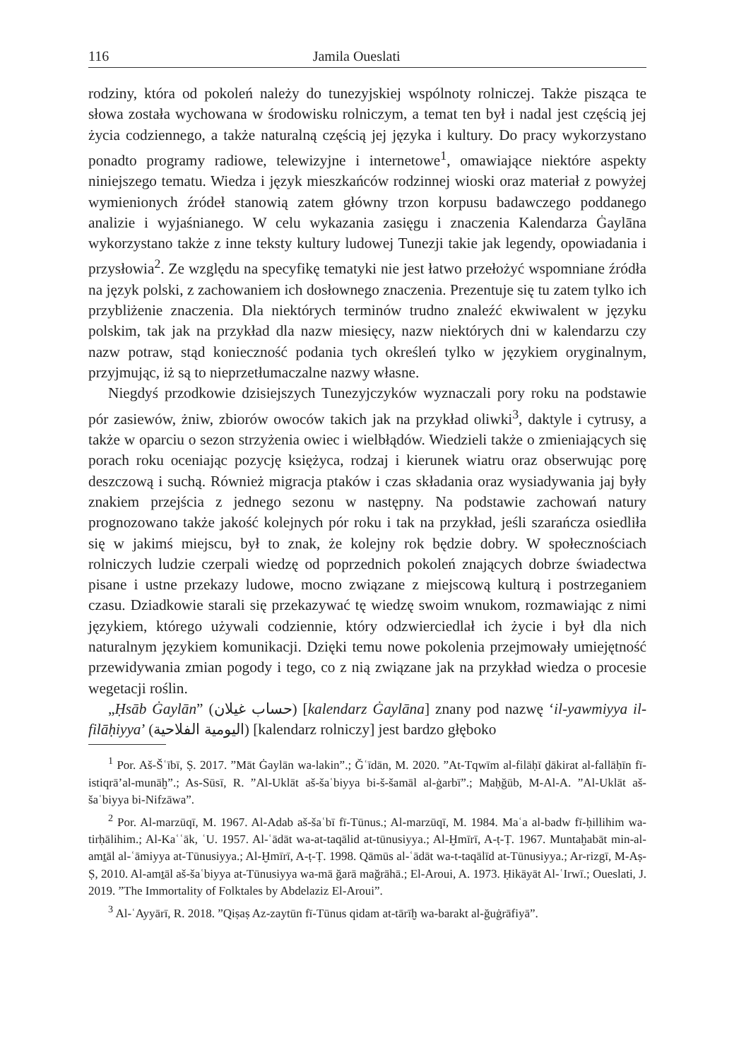116 Jamila Oueslati
rodziny, która od pokoleń należy do tunezyjskiej wspólnoty rolniczej. Także pisząca te słowa została wychowana w środowisku rolniczym, a temat ten był i nadal jest częścią jej życia codziennego, a także naturalną częścią jej języka i kultury. Do pracy wykorzystano ponadto programy radiowe, telewizyjne i internetowe<sup>1</sup>, omawiające niektóre aspekty niniejszego tematu. Wiedza i język mieszkańców rodzinnej wioski oraz materiał z powyżej wymienionych źródeł stanowią zatem główny trzon korpusu badawczego poddanego analizie i wyjaśnianego. W celu wykazania zasięgu i znaczenia Kalendarza Ġaylāna wykorzystano także z inne teksty kultury ludowej Tunezji takie jak legendy, opowiadania i przysłowia<sup>2</sup>. Ze względu na specyfikę tematyki nie jest łatwo przełożyć wspomniane źródła na język polski, z zachowaniem ich dosłownego znaczenia. Prezentuje się tu zatem tylko ich przybliżenie znaczenia. Dla niektórych terminów trudno znaleźć ekwiwalent w języku polskim, tak jak na przykład dla nazw miesięcy, nazw niektórych dni w kalendarzu czy nazw potraw, stąd konieczność podania tych określeń tylko w językiem oryginalnym, przyjmując, iż są to nieprzetłumaczalne nazwy własne.
Niegdyś przodkowie dzisiejszych Tunezyjczyków wyznaczali pory roku na podstawie pór zasiewów, żniw, zbiorów owoców takich jak na przykład oliwki<sup>3</sup>, daktyle i cytrusy, a także w oparciu o sezon strzyżenia owiec i wielbłądów. Wiedzieli także o zmieniających się porach roku oceniając pozycję księżyca, rodzaj i kierunek wiatru oraz obserwując porę deszczową i suchą. Również migracja ptaków i czas składania oraz wysiadywania jaj były znakiem przejścia z jednego sezonu w następny. Na podstawie zachowań natury prognozowano także jakość kolejnych pór roku i tak na przykład, jeśli szarańcza osiedliła się w jakimś miejscu, był to znak, że kolejny rok będzie dobry. W społecznościach rolniczych ludzie czerpali wiedzę od poprzednich pokoleń znających dobrze świadectwa pisane i ustne przekazy ludowe, mocno związane z miejscową kulturą i postrzeganiem czasu. Dziadkowie starali się przekazywać tę wiedzę swoim wnukom, rozmawiając z nimi językiem, którego używali codziennie, który odzwierciedlał ich życie i był dla nich naturalnym językiem komunikacji. Dzięki temu nowe pokolenia przejmowały umiejętność przewidywania zmian pogody i tego, co z nią związane jak na przykład wiedza o procesie wegetacji roślin.
„Ḥsāb Ġaylān” (حساب غيلان) [kalendarz Ġaylāna] znany pod nazwę ‘il-yawmiyya il-filāḥiyya’ (اليومية الفلاحية) [kalendarz rolniczy] jest bardzo głęboko
<sup>1</sup> Por. Aš-Šʿībī, Ṣ. 2017. ”Māt Ġaylān wa-lakin”.; Ğʿīdān, M. 2020. ”At-Tqwīm al-filāḥī ḏākirat al-fallāḥīn fī-istiqrā’al-munāḫ”.; As-Sūsī, R. ”Al-Uklāt aš-šaʿbiyya bi-š-šamāl al-ġarbī”.; Maḥğūb, M-Al-A. ”Al-Uklāt aš-šaʿbiyya bi-Nifzāwa”.
<sup>2</sup> Por. Al-marzūqī, M. 1967. Al-Adab aš-šaʿbī fī-Tūnus.; Al-marzūqī, M. 1984. Maʿa al-badw fī-ḥillihim wa-tirḥālihim.; Al-Kaʿʿāk, ʿU. 1957. Al-ʿādāt wa-at-taqālid at-tūnusiyya.; Al-Ḫmīrī, A-ṭ-Ṭ. 1967. Muntaḫabāt min-al-amṯāl al-ʿāmiyya at-Tūnusiyya.; Al-Ḫmīrī, A-ṭ-Ṭ. 1998. Qāmūs al-ʿādāt wa-t-taqālīd at-Tūnusiyya.; Ar-rizgī, M-Aṣ-Ṣ, 2010. Al-amṯāl aš-šaʿbiyya at-Tūnusiyya wa-mā ğarā mağrāhā.; El-Aroui, A. 1973. Ḥikāyāt Al-ʿIrwī.; Oueslati, J. 2019. ”The Immortality of Folktales by Abdelaziz El-Aroui”.
<sup>3</sup> Al-ʿAyyārī, R. 2018. ”Qiṣaṣ Az-zaytūn fī-Tūnus qidam at-tārīḫ wa-barakt al-ğuġrāfiyā”.